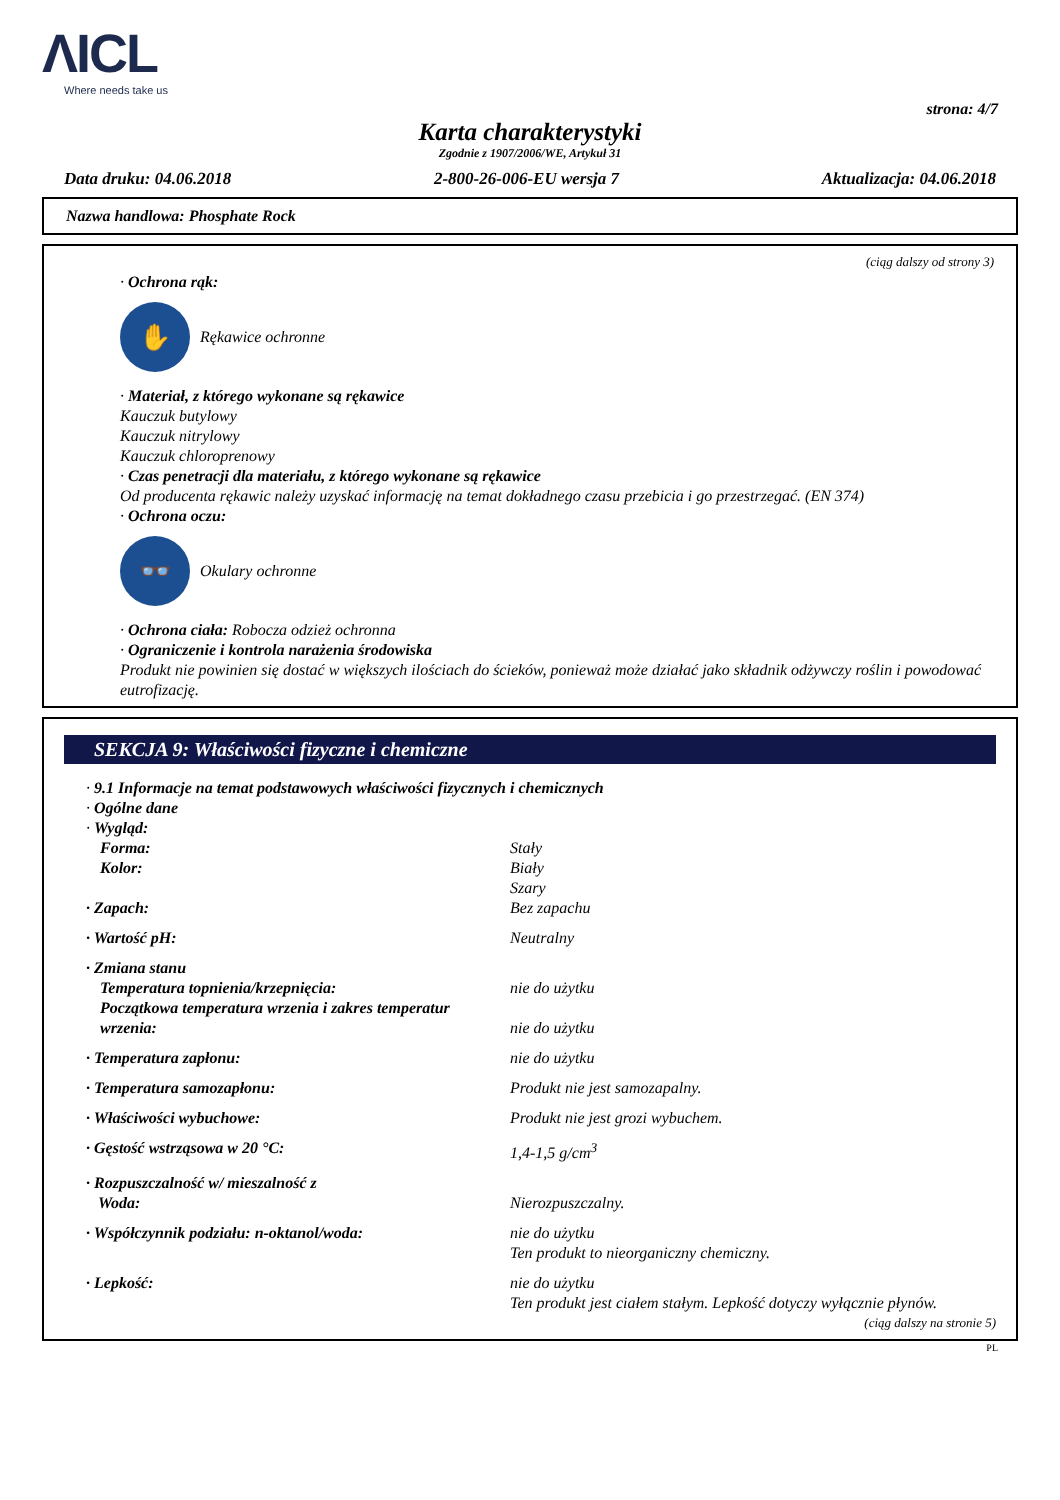ΛICL
Where needs take us
strona: 4/7
Karta charakterystyki
Zgodnie z 1907/2006/WE, Artykuł 31
Data druku: 04.06.2018 2-800-26-006-EU wersja 7 Aktualizacja: 04.06.2018
Nazwa handlowa: Phosphate Rock
(ciąg dalszy od strony 3)
· Ochrona rąk:
✋
Rękawice ochronne
· Materiał, z którego wykonane są rękawice
Kauczuk butylowy
Kauczuk nitrylowy
Kauczuk chloroprenowy
· Czas penetracji dla materiału, z którego wykonane są rękawice
Od producenta rękawic należy uzyskać informację na temat dokładnego czasu przebicia i go przestrzegać. (EN 374)
· Ochrona oczu:
👓
Okulary ochronne
· Ochrona ciała: Robocza odzież ochronna
· Ograniczenie i kontrola narażenia środowiska
Produkt nie powinien się dostać w większych ilościach do ścieków, ponieważ może działać jako składnik odżywczy roślin i powodować eutrofizację.
SEKCJA 9: Właściwości fizyczne i chemiczne
· 9.1 Informacje na temat podstawowych właściwości fizycznych i chemicznych
· Ogólne dane
· Wygląd:
| Forma: | Stały |
| Kolor: | Biały Szary |
| · Zapach: | Bez zapachu |
| · Wartość pH: | Neutralny |
| · Zmiana stanu | |
| Temperatura topnienia/krzepnięcia: | nie do użytku |
| Początkowa temperatura wrzenia i zakres temperatur wrzenia: | nie do użytku |
| · Temperatura zapłonu: | nie do użytku |
| · Temperatura samozapłonu: | Produkt nie jest samozapalny. |
| · Właściwości wybuchowe: | Produkt nie jest grozi wybuchem. |
| · Gęstość wstrząsowa w 20 °C: | 1,4-1,5 g/cm<sup>3</sup> |
| · Rozpuszczalność w/ mieszalność z Woda: | Nierozpuszczalny. |
| · Współczynnik podziału: n-oktanol/woda: | nie do użytku Ten produkt to nieorganiczny chemiczny. |
| · Lepkość: | nie do użytku Ten produkt jest ciałem stałym. Lepkość dotyczy wyłącznie płynów. |
(ciąg dalszy na stronie 5)
PL